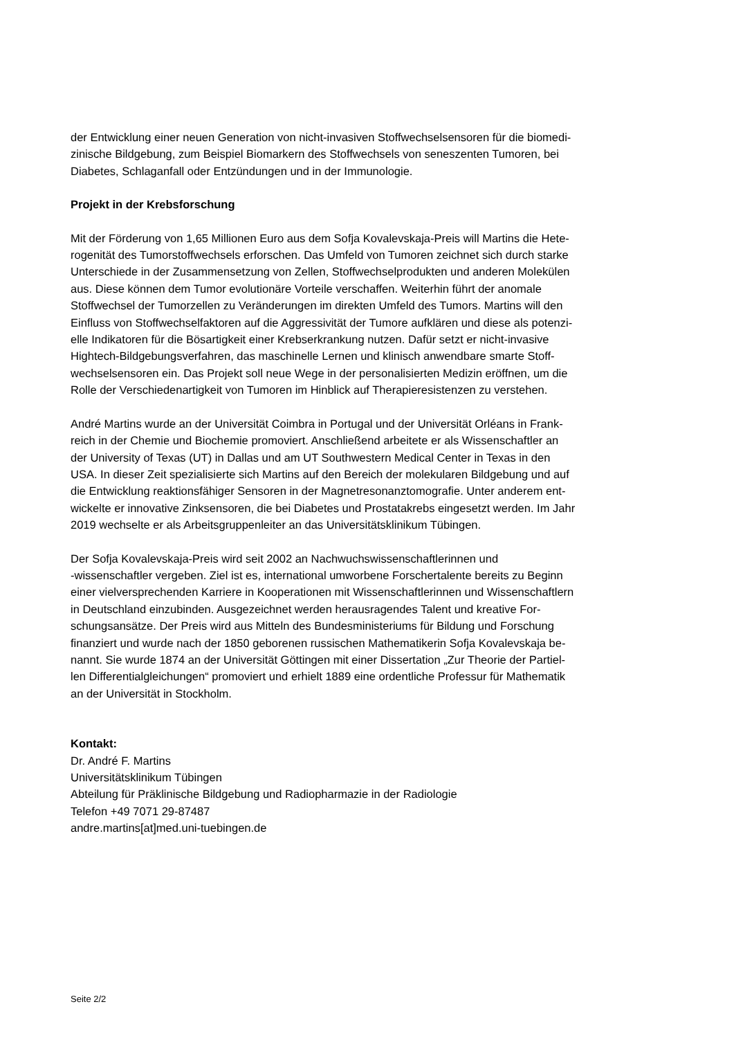der Entwicklung einer neuen Generation von nicht-invasiven Stoffwechselsensoren für die biomedi-
zinische Bildgebung, zum Beispiel Biomarkern des Stoffwechsels von seneszenten Tumoren, bei
Diabetes, Schlaganfall oder Entzündungen und in der Immunologie.
Projekt in der Krebsforschung
Mit der Förderung von 1,65 Millionen Euro aus dem Sofja Kovalevskaja-Preis will Martins die Hete-
rogenität des Tumorstoffwechsels erforschen. Das Umfeld von Tumoren zeichnet sich durch starke
Unterschiede in der Zusammensetzung von Zellen, Stoffwechselprodukten und anderen Molekülen
aus. Diese können dem Tumor evolutionäre Vorteile verschaffen. Weiterhin führt der anomale
Stoffwechsel der Tumorzellen zu Veränderungen im direkten Umfeld des Tumors. Martins will den
Einfluss von Stoffwechselfaktoren auf die Aggressivität der Tumore aufklären und diese als potenzi-
elle Indikatoren für die Bösartigkeit einer Krebserkrankung nutzen. Dafür setzt er nicht-invasive
Hightech-Bildgebungsverfahren, das maschinelle Lernen und klinisch anwendbare smarte Stoff-
wechselsensoren ein. Das Projekt soll neue Wege in der personalisierten Medizin eröffnen, um die
Rolle der Verschiedenartigkeit von Tumoren im Hinblick auf Therapieresistenzen zu verstehen.
André Martins wurde an der Universität Coimbra in Portugal und der Universität Orléans in Frank-
reich in der Chemie und Biochemie promoviert. Anschließend arbeitete er als Wissenschaftler an
der University of Texas (UT) in Dallas und am UT Southwestern Medical Center in Texas in den
USA. In dieser Zeit spezialisierte sich Martins auf den Bereich der molekularen Bildgebung und auf
die Entwicklung reaktionsfähiger Sensoren in der Magnetresonanztomografie. Unter anderem ent-
wickelte er innovative Zinksensoren, die bei Diabetes und Prostatakrebs eingesetzt werden. Im Jahr
2019 wechselte er als Arbeitsgruppenleiter an das Universitätsklinikum Tübingen.
Der Sofja Kovalevskaja-Preis wird seit 2002 an Nachwuchswissenschaftlerinnen und
-wissenschaftler vergeben. Ziel ist es, international umworbene Forschertalente bereits zu Beginn
einer vielversprechenden Karriere in Kooperationen mit Wissenschaftlerinnen und Wissenschaftlern
in Deutschland einzubinden. Ausgezeichnet werden herausragendes Talent und kreative For-
schungsansätze. Der Preis wird aus Mitteln des Bundesministeriums für Bildung und Forschung
finanziert und wurde nach der 1850 geborenen russischen Mathematikerin Sofja Kovalevskaja be-
nannt. Sie wurde 1874 an der Universität Göttingen mit einer Dissertation „Zur Theorie der Partiel-
len Differentialgleichungen“ promoviert und erhielt 1889 eine ordentliche Professur für Mathematik
an der Universität in Stockholm.
Kontakt:
Dr. André F. Martins
Universitätsklinikum Tübingen
Abteilung für Präklinische Bildgebung und Radiopharmazie in der Radiologie
Telefon +49 7071 29-87487
andre.martins[at]med.uni-tuebingen.de
Seite 2/2